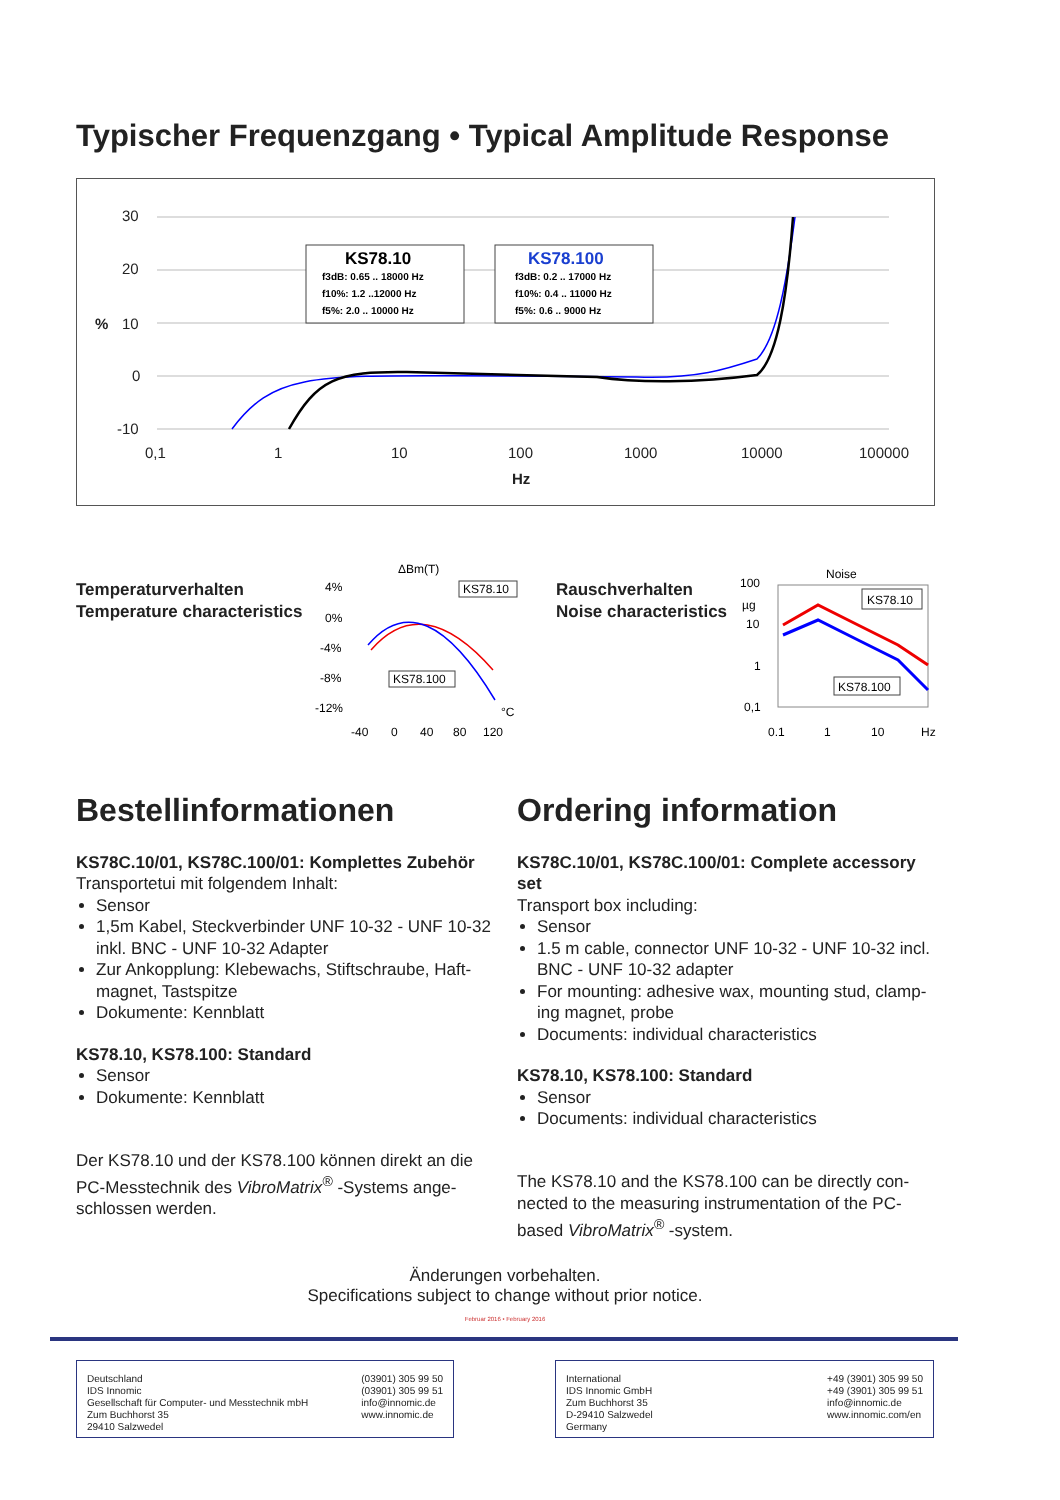Typischer Frequenzgang • Typical Amplitude Response
30
20
%
10
0
-10
0,1
1
10
100
1000
10000
100000
Hz
KS78.10
f3dB: 0.65 .. 18000 Hz
f10%: 1.2 ..12000 Hz
f5%: 2.0 .. 10000 Hz
KS78.100
f3dB: 0.2 .. 17000 Hz
f10%: 0.4 .. 11000 Hz
f5%: 0.6 .. 9000 Hz
Temperaturverhalten
Temperature characteristics
ΔBm(T)
4%
0%
-4%
-8%
-12%
-40
0
40
80
120
°C
KS78.10
KS78.100
Rauschverhalten
Noise characteristics
Noise
100
µg
10
1
0,1
0.1
1
10
Hz
KS78.10
KS78.100
Bestellinformationen
KS78C.10/01, KS78C.100/01: Komplettes Zubehör
Transportetui mit folgendem Inhalt:
Sensor
1,5m Kabel, Steckverbinder UNF 10-32 - UNF 10-32 inkl. BNC - UNF 10-32 Adapter
Zur Ankopplung: Klebewachs, Stiftschraube, Haft­magnet, Tastspitze
Dokumente: Kennblatt
KS78.10, KS78.100: Standard
Sensor
Dokumente: Kennblatt
Der KS78.10 und der KS78.100 können direkt an die PC-Messtechnik des VibroMatrix<sup>®</sup> -Systems ange­schlossen werden.
Ordering information
KS78C.10/01, KS78C.100/01: Complete accessory set
Transport box including:
Sensor
1.5 m cable, connector UNF 10-32 - UNF 10-32 incl. BNC - UNF 10-32 adapter
For mounting: adhesive wax, mounting stud, clamp­ing magnet, probe
Documents: individual characteristics
KS78.10, KS78.100: Standard
Sensor
Documents: individual characteristics
The KS78.10 and the KS78.100 can be directly con­nected to the measuring instrumentation of the PC-based VibroMatrix<sup>®</sup> -system.
Änderungen vorbehalten.
Specifications subject to change without prior notice.
Februar 2016 • February 2016
Deutschland
IDS Innomic
Gesellschaft für Computer- und Messtechnik mbH
Zum Buchhorst 35
29410 Salzwedel
(03901) 305 99 50
(03901) 305 99 51
info@innomic.de
www.innomic.de
International
IDS Innomic GmbH
Zum Buchhorst 35
D-29410 Salzwedel
Germany
+49 (3901) 305 99 50
+49 (3901) 305 99 51
info@innomic.de
www.innomic.com/en